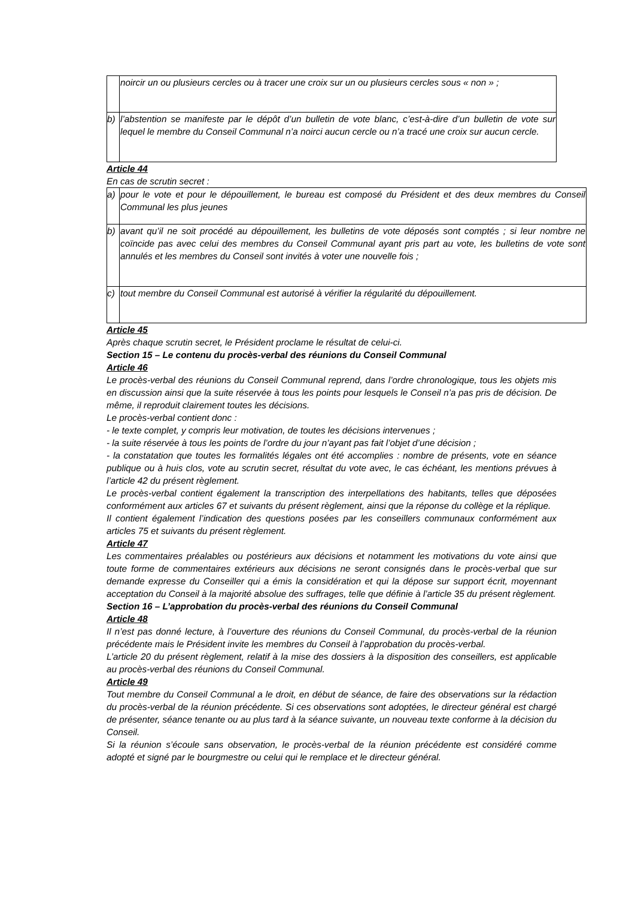| | noircir un ou plusieurs cercles ou à tracer une croix sur un ou plusieurs cercles sous « non » ; |
| b) | l’abstention se manifeste par le dépôt d’un bulletin de vote blanc, c’est-à-dire d’un bulletin de vote sur lequel le membre du Conseil Communal n’a noirci aucun cercle ou n’a tracé une croix sur aucun cercle. |
Article 44
En cas de scrutin secret :
| a) | pour le vote et pour le dépouillement, le bureau est composé du Président et des deux membres du Conseil Communal les plus jeunes |
| b) | avant qu’il ne soit procédé au dépouillement, les bulletins de vote déposés sont comptés ; si leur nombre ne coïncide pas avec celui des membres du Conseil Communal ayant pris part au vote, les bulletins de vote sont annulés et les membres du Conseil sont invités à voter une nouvelle fois ; |
| c) | tout membre du Conseil Communal est autorisé à vérifier la régularité du dépouillement. |
Article 45
Après chaque scrutin secret, le Président proclame le résultat de celui-ci.
Section 15 – Le contenu du procès-verbal des réunions du Conseil Communal
Article 46
Le procès-verbal des réunions du Conseil Communal reprend, dans l’ordre chronologique, tous les objets mis en discussion ainsi que la suite réservée à tous les points pour lesquels le Conseil n’a pas pris de décision. De même, il reproduit clairement toutes les décisions.
Le procès-verbal contient donc :
- le texte complet, y compris leur motivation, de toutes les décisions intervenues ;
- la suite réservée à tous les points de l’ordre du jour n’ayant pas fait l’objet d’une décision ;
- la constatation que toutes les formalités légales ont été accomplies : nombre de présents, vote en séance publique ou à huis clos, vote au scrutin secret, résultat du vote avec, le cas échéant, les mentions prévues à l’article 42 du présent règlement.
Le procès-verbal contient également la transcription des interpellations des habitants, telles que déposées conformément aux articles 67 et suivants du présent règlement, ainsi que la réponse du collège et la réplique.
Il contient également l’indication des questions posées par les conseillers communaux conformément aux articles 75 et suivants du présent règlement.
Article 47
Les commentaires préalables ou postérieurs aux décisions et notamment les motivations du vote ainsi que toute forme de commentaires extérieurs aux décisions ne seront consignés dans le procès-verbal que sur demande expresse du Conseiller qui a émis la considération et qui la dépose sur support écrit, moyennant acceptation du Conseil à la majorité absolue des suffrages, telle que définie à l’article 35 du présent règlement.
Section 16 – L’approbation du procès-verbal des réunions du Conseil Communal
Article 48
Il n’est pas donné lecture, à l’ouverture des réunions du Conseil Communal, du procès-verbal de la réunion précédente mais le Président invite les membres du Conseil à l’approbation du procès-verbal.
L’article 20 du présent règlement, relatif à la mise des dossiers à la disposition des conseillers, est applicable au procès-verbal des réunions du Conseil Communal.
Article 49
Tout membre du Conseil Communal a le droit, en début de séance, de faire des observations sur la rédaction du procès-verbal de la réunion précédente. Si ces observations sont adoptées, le directeur général est chargé de présenter, séance tenante ou au plus tard à la séance suivante, un nouveau texte conforme à la décision du Conseil.
Si la réunion s’écoule sans observation, le procès-verbal de la réunion précédente est considéré comme adopté et signé par le bourgmestre ou celui qui le remplace et le directeur général.